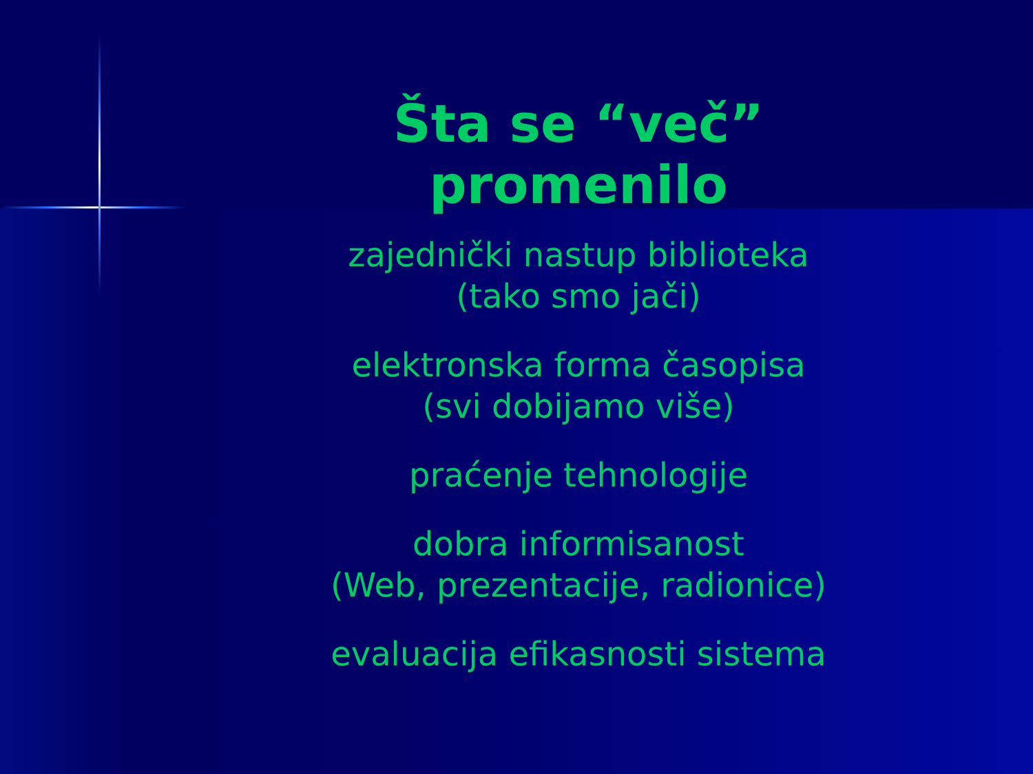Šta se “več” promenilo
zajednički nastup biblioteka
(tako smo jači)
elektronska forma časopisa
(svi dobijamo više)
praćenje tehnologije
dobra informisanost
(Web, prezentacije, radionice)
evaluacija efikasnosti sistema